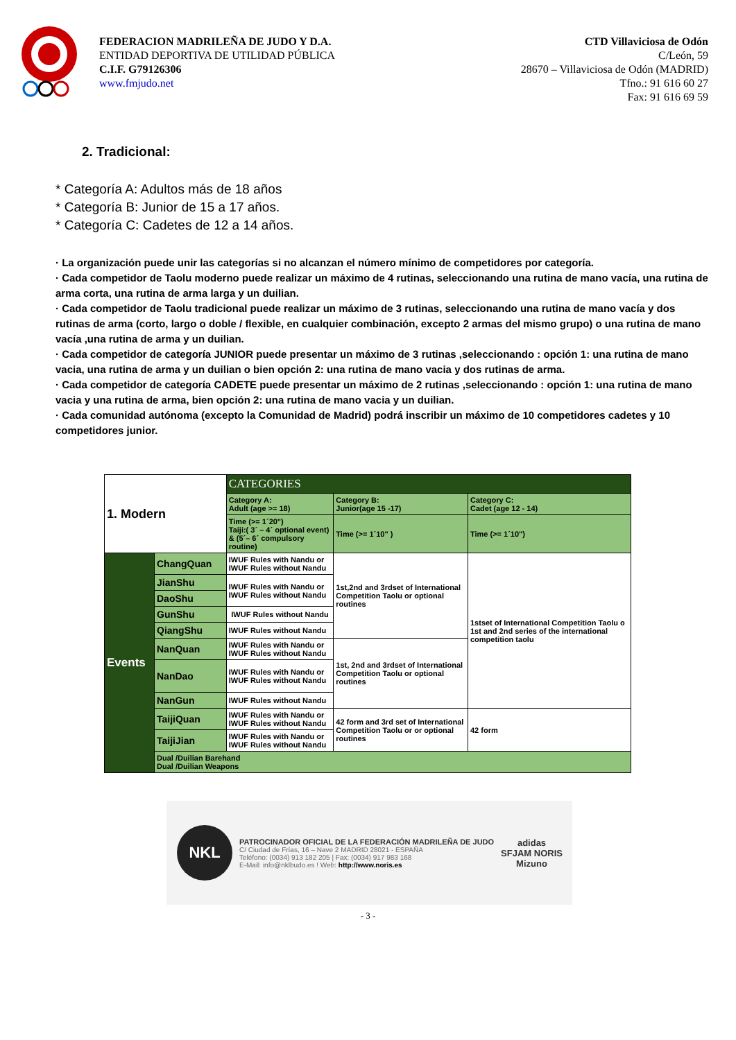FEDERACION MADRILEÑA DE JUDO Y D.A.
ENTIDAD DEPORTIVA DE UTILIDAD PÚBLICA
C.I.F. G79126306
www.fmjudo.net
CTD Villaviciosa de Odón
C/León, 59
28670 – Villaviciosa de Odón (MADRID)
Tfno.: 91 616 60 27
Fax: 91 616 69 59
2. Tradicional:
* Categoría A: Adultos más de 18 años
* Categoría B: Junior de 15 a 17 años.
* Categoría C: Cadetes de 12 a 14 años.
· La organización puede unir las categorías si no alcanzan el número mínimo de competidores por categoría.
· Cada competidor de Taolu moderno puede realizar un máximo de 4 rutinas, seleccionando una rutina de mano vacía, una rutina de arma corta, una rutina de arma larga y un duilian.
· Cada competidor de Taolu tradicional puede realizar un máximo de 3 rutinas, seleccionando una rutina de mano vacía y dos rutinas de arma (corto, largo o doble / flexible, en cualquier combinación, excepto 2 armas del mismo grupo) o una rutina de mano vacía ,una rutina de arma y un duilian.
· Cada competidor de categoría JUNIOR puede presentar un máximo de 3 rutinas ,seleccionando : opción 1: una rutina de mano vacia, una rutina de arma y un duilian o bien opción 2: una rutina de mano vacia y dos rutinas de arma.
· Cada competidor de categoría CADETE puede presentar un máximo de 2 rutinas ,seleccionando : opción 1: una rutina de mano vacia y una rutina de arma, bien opción 2: una rutina de mano vacia y un duilian.
· Cada comunidad autónoma (excepto la Comunidad de Madrid) podrá inscribir un máximo de 10 competidores cadetes y 10 competidores junior.
| 1. Modern | | CATEGORIES | | |
| | | Category A: Adult (age >= 18) | Category B: Junior(age 15 -17) | Category C: Cadet (age 12 - 14) |
| | | Time (>= 1´20") Taiji:( 3´ – 4´ optional event) & (5´– 6´ compulsory routine) | Time (>= 1´10" ) | Time (>= 1´10") |
| Events | ChangQuan | IWUF Rules with Nandu or IWUF Rules without Nandu | 1st,2nd and 3rdset of International Competition Taolu or optional routines | 1stset of International Competition Taolu o 1st and 2nd series of the international competition taolu |
| | JianShu | IWUF Rules with Nandu or IWUF Rules without Nandu | | |
| | DaoShu | | | |
| | GunShu | IWUF Rules without Nandu | | |
| | QiangShu | IWUF Rules without Nandu | | |
| | NanQuan | IWUF Rules with Nandu or IWUF Rules without Nandu | 1st, 2nd and 3rdset of International Competition Taolu or optional routines | |
| | NanDao | IWUF Rules with Nandu or IWUF Rules without Nandu | | |
| | NanGun | IWUF Rules without Nandu | | |
| | TaijiQuan | IWUF Rules with Nandu or IWUF Rules without Nandu | 42 form and 3rd set of International Competition Taolu or or optional routines | 42 form |
| | TaijiJian | IWUF Rules with Nandu or IWUF Rules without Nandu | | |
| | Dual /Duilian Barehand Dual /Duilian Weapons | | | |
NKL
PATROCINADOR OFICIAL DE LA FEDERACIÓN MADRILEÑA DE JUDO
C/ Ciudad de Frías, 16 – Nave 2 MADRID 28021 - ESPAÑA
Teléfono: (0034) 913 182 205 | Fax: (0034) 917 983 168
E-Mail: info@nklbudo.es ! Web: http://www.noris.es
adidas
SFJAM NORIS
Mizuno
- 3 -